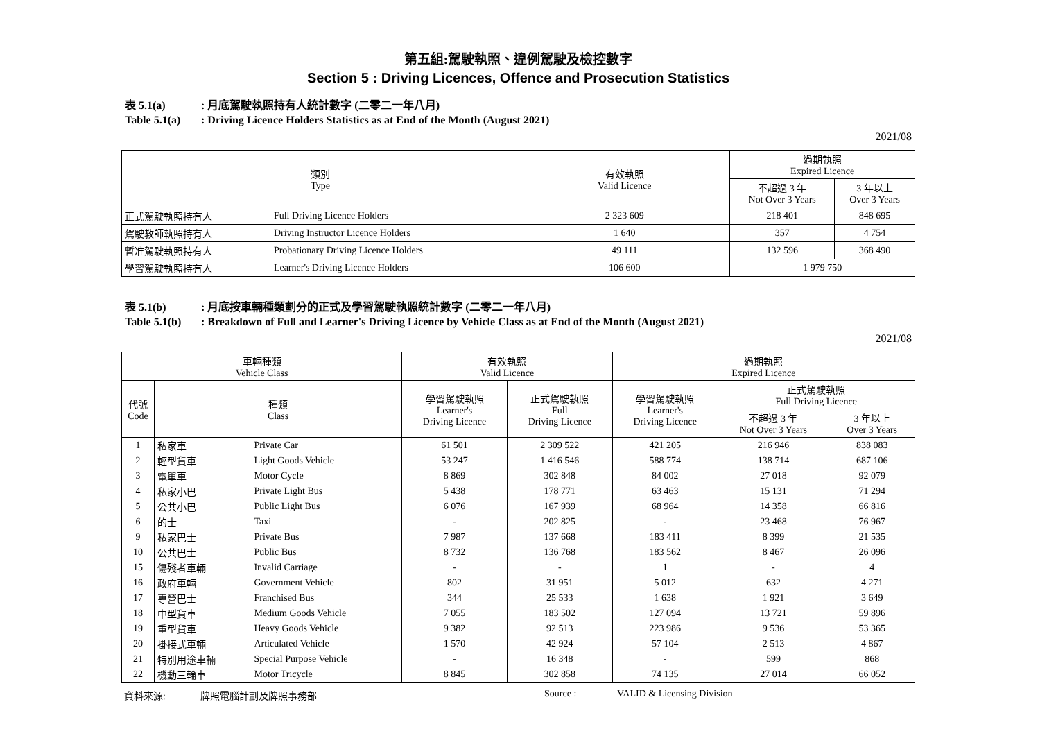第五組:駕駛執照、違例駕駛及檢控數字
Section 5 : Driving Licences, Offence and Prosecution Statistics
表 5.1(a): 月底駕駛執照持有人統計數字 (二零二一年八月)
Table 5.1(a): Driving Licence Holders Statistics as at End of the Month (August 2021)
2021/08
| 類別 Type | | 有效執照 Valid Licence | 過期執照 Expired Licence | |
| --- | --- | --- | --- | --- |
| | | | 不超過 3 年 Not Over 3 Years | 3 年以上 Over 3 Years |
| 正式駕駛執照持有人 | Full Driving Licence Holders | 2 323 609 | 218 401 | 848 695 |
| 駕駛教師執照持有人 | Driving Instructor Licence Holders | 1 640 | 357 | 4 754 |
| 暫准駕駛執照持有人 | Probationary Driving Licence Holders | 49 111 | 132 596 | 368 490 |
| 學習駕駛執照持有人 | Learner's Driving Licence Holders | 106 600 | 1 979 750 | |
表 5.1(b): 月底按車輛種類劃分的正式及學習駕駛執照統計數字 (二零二一年八月)
Table 5.1(b): Breakdown of Full and Learner's Driving Licence by Vehicle Class as at End of the Month (August 2021)
2021/08
| 車輛種類 Vehicle Class | | | 有效執照 Valid Licence | | 過期執照 Expired Licence | | |
| --- | --- | --- | --- | --- | --- | --- | --- |
| 代號 Code | 種類 Class | | 學習駕駛執照 Learner's Driving Licence | 正式駕駛執照 Full Driving Licence | 學習駕駛執照 Learner's Driving Licence | 正式駕駛執照 Full Driving Licence | |
| | | | | | | 不超過 3 年 Not Over 3 Years | 3 年以上 Over 3 Years |
| 1 | 私家車 | Private Car | 61 501 | 2 309 522 | 421 205 | 216 946 | 838 083 |
| 2 | 輕型貨車 | Light Goods Vehicle | 53 247 | 1 416 546 | 588 774 | 138 714 | 687 106 |
| 3 | 電單車 | Motor Cycle | 8 869 | 302 848 | 84 002 | 27 018 | 92 079 |
| 4 | 私家小巴 | Private Light Bus | 5 438 | 178 771 | 63 463 | 15 131 | 71 294 |
| 5 | 公共小巴 | Public Light Bus | 6 076 | 167 939 | 68 964 | 14 358 | 66 816 |
| 6 | 的士 | Taxi | - | 202 825 | - | 23 468 | 76 967 |
| 9 | 私家巴士 | Private Bus | 7 987 | 137 668 | 183 411 | 8 399 | 21 535 |
| 10 | 公共巴士 | Public Bus | 8 732 | 136 768 | 183 562 | 8 467 | 26 096 |
| 15 | 傷殘者車輛 | Invalid Carriage | - | - | 1 | - | 4 |
| 16 | 政府車輛 | Government Vehicle | 802 | 31 951 | 5 012 | 632 | 4 271 |
| 17 | 專營巴士 | Franchised Bus | 344 | 25 533 | 1 638 | 1 921 | 3 649 |
| 18 | 中型貨車 | Medium Goods Vehicle | 7 055 | 183 502 | 127 094 | 13 721 | 59 896 |
| 19 | 重型貨車 | Heavy Goods Vehicle | 9 382 | 92 513 | 223 986 | 9 536 | 53 365 |
| 20 | 掛接式車輛 | Articulated Vehicle | 1 570 | 42 924 | 57 104 | 2 513 | 4 867 |
| 21 | 特別用途車輛 | Special Purpose Vehicle | - | 16 348 | - | 599 | 868 |
| 22 | 機動三輪車 | Motor Tricycle | 8 845 | 302 858 | 74 135 | 27 014 | 66 052 |
資料來源: 牌照電腦計劃及牌照事務部 Source : VALID & Licensing Division